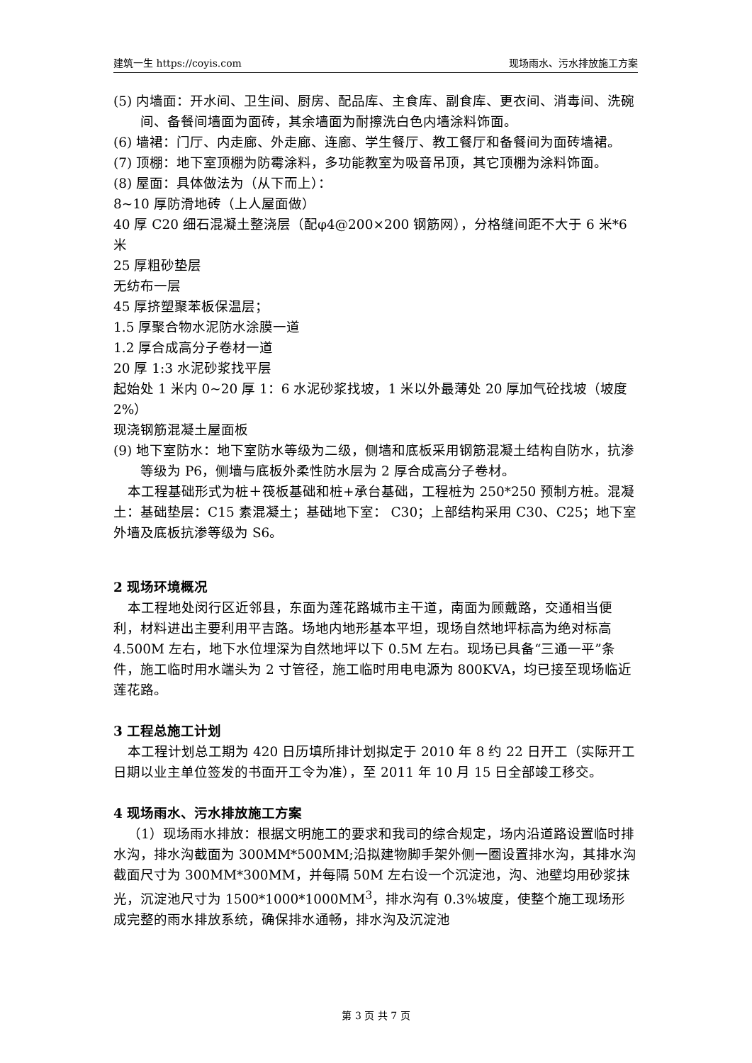建筑一生 https://coyis.com 现场雨水、污水排放施工方案
(5) 内墙面：开水间、卫生间、厨房、配品库、主食库、副食库、更衣间、消毒间、洗碗间、备餐间墙面为面砖，其余墙面为耐擦洗白色内墙涂料饰面。
(6) 墙裙：门厅、内走廊、外走廊、连廊、学生餐厅、教工餐厅和备餐间为面砖墙裙。
(7) 顶棚：地下室顶棚为防霉涂料，多功能教室为吸音吊顶，其它顶棚为涂料饰面。
(8) 屋面：具体做法为（从下而上）：
8~10 厚防滑地砖（上人屋面做）
40 厚 C20 细石混凝土整浇层（配φ4@200×200 钢筋网），分格缝间距不大于 6 米*6 米
25 厚粗砂垫层
无纺布一层
45 厚挤塑聚苯板保温层；
1.5 厚聚合物水泥防水涂膜一道
1.2 厚合成高分子卷材一道
20 厚 1:3 水泥砂浆找平层
起始处 1 米内 0~20 厚 1：6 水泥砂浆找坡，1 米以外最薄处 20 厚加气砼找坡（坡度 2%）
现浇钢筋混凝土屋面板
(9) 地下室防水：地下室防水等级为二级，侧墙和底板采用钢筋混凝土结构自防水，抗渗等级为 P6，侧墙与底板外柔性防水层为 2 厚合成高分子卷材。
本工程基础形式为桩＋筏板基础和桩+承台基础，工程桩为 250*250 预制方桩。混凝土：基础垫层：C15 素混凝土；基础地下室： C30；上部结构采用 C30、C25；地下室外墙及底板抗渗等级为 S6。
2 现场环境概况
本工程地处闵行区近邻县，东面为莲花路城市主干道，南面为顾戴路，交通相当便利，材料进出主要利用平吉路。场地内地形基本平坦，现场自然地坪标高为绝对标高 4.500M 左右，地下水位埋深为自然地坪以下 0.5M 左右。现场已具备“三通一平”条件，施工临时用水端头为 2 寸管径，施工临时用电电源为 800KVA，均已接至现场临近莲花路。
3 工程总施工计划
本工程计划总工期为 420 日历填所排计划拟定于 2010 年 8 约 22 日开工（实际开工日期以业主单位签发的书面开工令为准），至 2011 年 10 月 15 日全部竣工移交。
4 现场雨水、污水排放施工方案
（1）现场雨水排放：根据文明施工的要求和我司的综合规定，场内沿道路设置临时排水沟，排水沟截面为 300MM*500MM;沿拟建物脚手架外侧一圈设置排水沟，其排水沟截面尺寸为 300MM*300MM，并每隔 50M 左右设一个沉淀池，沟、池壁均用砂浆抹光，沉淀池尺寸为 1500*1000*1000MM<sup>3</sup>，排水沟有 0.3%坡度，使整个施工现场形成完整的雨水排放系统，确保排水通畅，排水沟及沉淀池
第 3 页 共 7 页